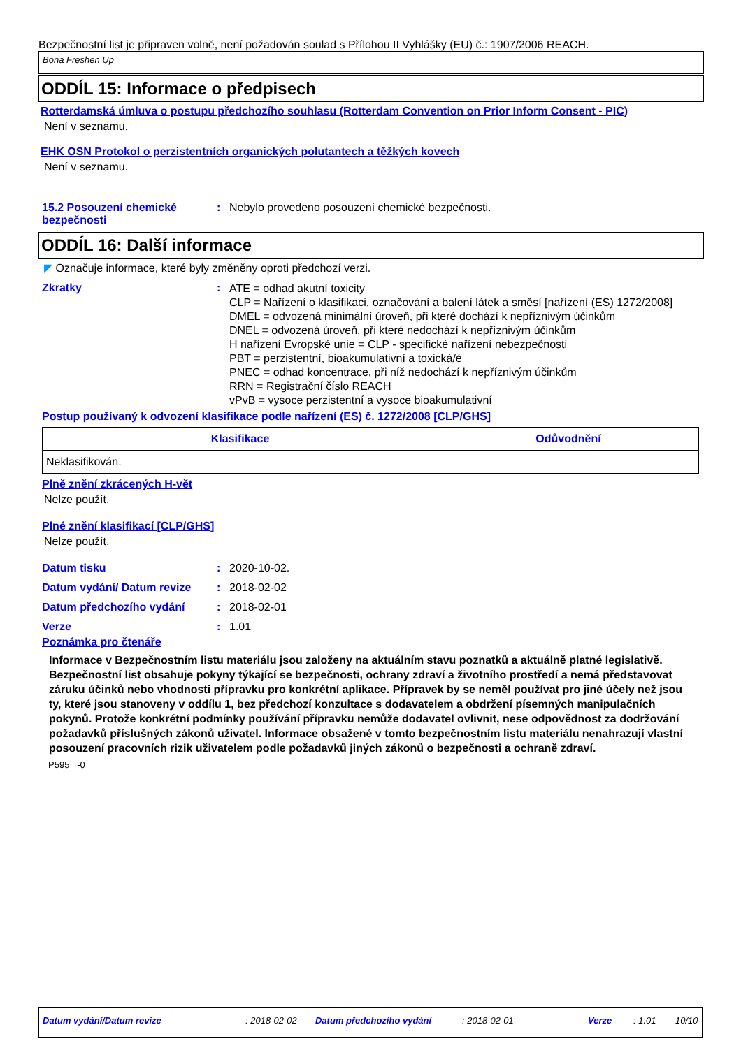Bezpečnostní list je připraven volně, není požadován soulad s Přílohou II Vyhlášky (EU) č.: 1907/2006 REACH.
Bona Freshen Up
ODDÍL 15: Informace o předpisech
Rotterdamská úmluva o postupu předchozího souhlasu (Rotterdam Convention on Prior Inform Consent - PIC)
Není v seznamu.
EHK OSN Protokol o perzistentních organických polutantech a těžkých kovech
Není v seznamu.
15.2 Posouzení chemické bezpečnosti
: Nebylo provedeno posouzení chemické bezpečnosti.
ODDÍL 16: Další informace
◤ Označuje informace, které byly změněny oproti předchozí verzi.
Zkratky :
ATE = odhad akutní toxicity
CLP = Nařízení o klasifikaci, označování a balení látek a směsí [nařízení (ES) 1272/2008]
DMEL = odvozená minimální úroveň, při které dochází k nepříznivým účinkům
DNEL = odvozená úroveň, při které nedochází k nepříznivým účinkům
H nařízení Evropské unie = CLP - specifické nařízení nebezpečnosti
PBT = perzistentní, bioakumulativní a toxická/é
PNEC = odhad koncentrace, při níž nedochází k nepříznivým účinkům
RRN = Registrační číslo REACH
vPvB = vysoce perzistentní a vysoce bioakumulativní
Postup používaný k odvození klasifikace podle nařízení (ES) č. 1272/2008 [CLP/GHS]
| Klasifikace | Odůvodnění |
| --- | --- |
| Neklasifikován. | |
Plně znění zkrácených H-vět
Nelze použít.
Plné znění klasifikací [CLP/GHS]
Nelze použít.
Datum tisku : 2020-10-02.
Datum vydání/ Datum revize : 2018-02-02
Datum předchozího vydání : 2018-02-01
Verze : 1.01
Poznámka pro čtenáře
Informace v Bezpečnostním listu materiálu jsou založeny na aktuálním stavu poznatků a aktuálně platné legislativě. Bezpečnostní list obsahuje pokyny týkající se bezpečnosti, ochrany zdraví a životního prostředí a nemá představovat záruku účinků nebo vhodnosti přípravku pro konkrétní aplikace. Přípravek by se neměl používat pro jiné účely než jsou ty, které jsou stanoveny v oddílu 1, bez předchozí konzultace s dodavatelem a obdržení písemných manipulačních pokynů. Protože konkrétní podmínky používání přípravku nemůže dodavatel ovlivnit, nese odpovědnost za dodržování požadavků příslušných zákonů uživatel. Informace obsažené v tomto bezpečnostním listu materiálu nenahrazují vlastní posouzení pracovních rizik uživatelem podle požadavků jiných zákonů o bezpečnosti a ochraně zdraví.
P595 -0
Datum vydání/Datum revize: 2018-02-02 Datum předchozího vydání: 2018-02-01 Verze: 1.01 10/10